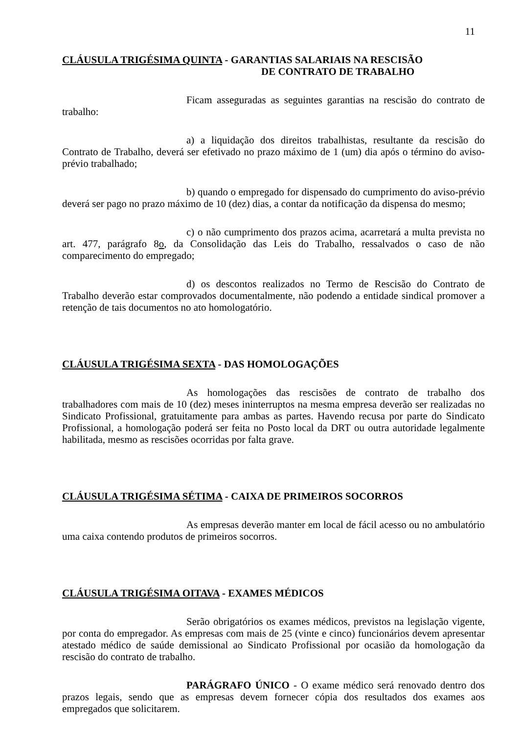11
CLÁUSULA TRIGÉSIMA QUINTA - GARANTIAS SALARIAIS NA RESCISÃO
DE CONTRATO DE TRABALHO
Ficam asseguradas as seguintes garantias na rescisão do contrato de trabalho:
a) a liquidação dos direitos trabalhistas, resultante da rescisão do Contrato de Trabalho, deverá ser efetivado no prazo máximo de 1 (um) dia após o término do aviso-prévio trabalhado;
b) quando o empregado for dispensado do cumprimento do aviso-prévio deverá ser pago no prazo máximo de 10 (dez) dias, a contar da notificação da dispensa do mesmo;
c) o não cumprimento dos prazos acima, acarretará a multa prevista no art. 477, parágrafo 8o, da Consolidação das Leis do Trabalho, ressalvados o caso de não comparecimento do empregado;
d) os descontos realizados no Termo de Rescisão do Contrato de Trabalho deverão estar comprovados documentalmente, não podendo a entidade sindical promover a retenção de tais documentos no ato homologatório.
CLÁUSULA TRIGÉSIMA SEXTA - DAS HOMOLOGAÇÕES
As homologações das rescisões de contrato de trabalho dos trabalhadores com mais de 10 (dez) meses ininterruptos na mesma empresa deverão ser realizadas no Sindicato Profissional, gratuitamente para ambas as partes. Havendo recusa por parte do Sindicato Profissional, a homologação poderá ser feita no Posto local da DRT ou outra autoridade legalmente habilitada, mesmo as rescisões ocorridas por falta grave.
CLÁUSULA TRIGÉSIMA SÉTIMA - CAIXA DE PRIMEIROS SOCORROS
As empresas deverão manter em local de fácil acesso ou no ambulatório uma caixa contendo produtos de primeiros socorros.
CLÁUSULA TRIGÉSIMA OITAVA - EXAMES MÉDICOS
Serão obrigatórios os exames médicos, previstos na legislação vigente, por conta do empregador. As empresas com mais de 25 (vinte e cinco) funcionários devem apresentar atestado médico de saúde demissional ao Sindicato Profissional por ocasião da homologação da rescisão do contrato de trabalho.
PARÁGRAFO ÚNICO - O exame médico será renovado dentro dos prazos legais, sendo que as empresas devem fornecer cópia dos resultados dos exames aos empregados que solicitarem.